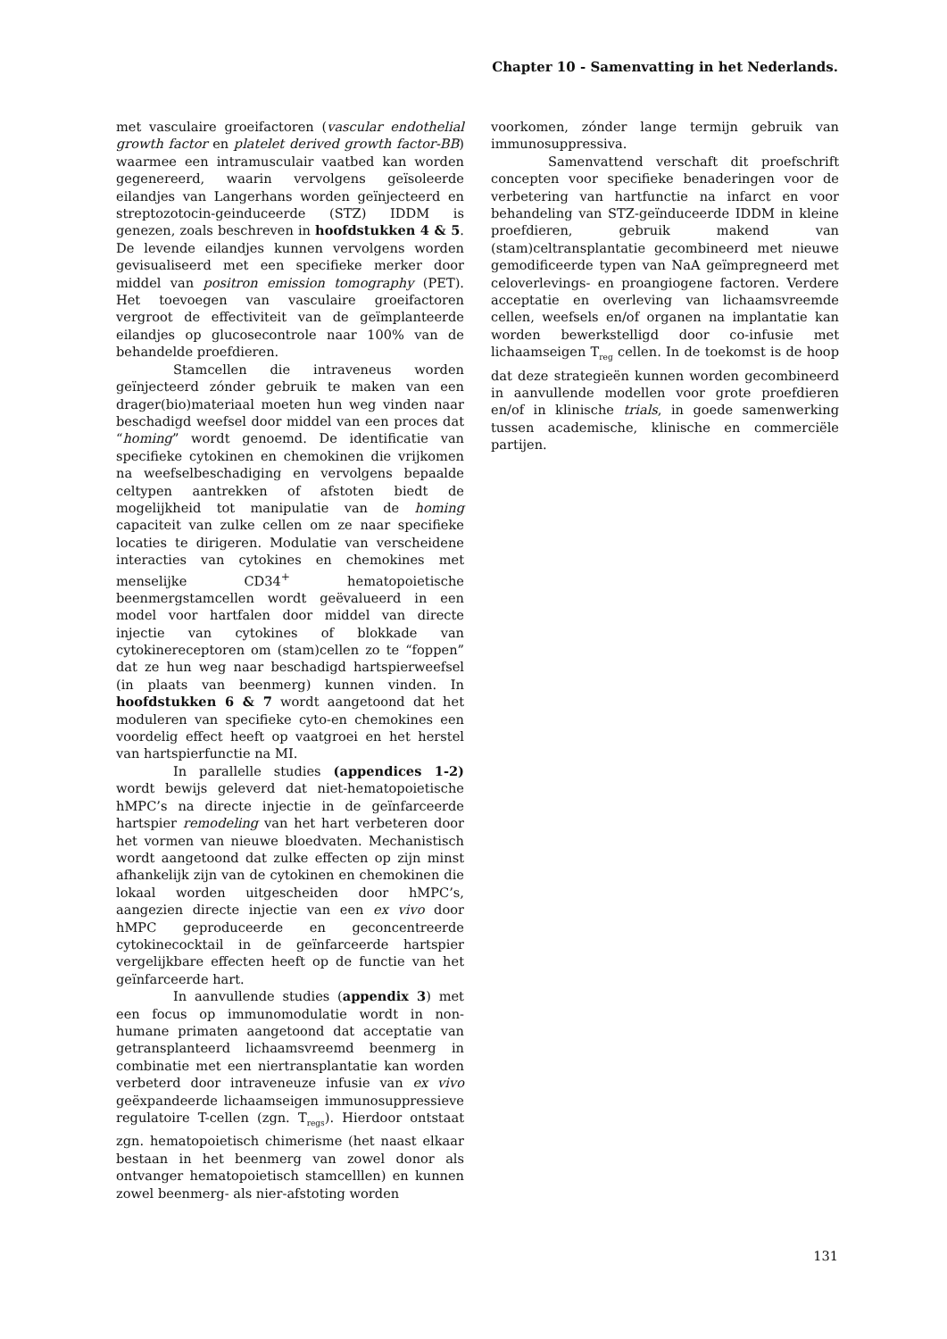Chapter 10 - Samenvatting in het Nederlands.
met vasculaire groeifactoren (vascular endothelial growth factor en platelet derived growth factor-BB) waarmee een intramusculair vaatbed kan worden gegenereerd, waarin vervolgens geïsoleerde eilandjes van Langerhans worden geïnjecteerd en streptozotocin-geinduceerde (STZ) IDDM is genezen, zoals beschreven in hoofdstukken 4 & 5. De levende eilandjes kunnen vervolgens worden gevisualiseerd met een specifieke merker door middel van positron emission tomography (PET). Het toevoegen van vasculaire groeifactoren vergroot de effectiviteit van de geïmplanteerde eilandjes op glucosecontrole naar 100% van de behandelde proefdieren.
Stamcellen die intraveneus worden geïnjecteerd zónder gebruik te maken van een drager(bio)materiaal moeten hun weg vinden naar beschadigd weefsel door middel van een proces dat “homing” wordt genoemd. De identificatie van specifieke cytokinen en chemokinen die vrijkomen na weefselbeschadiging en vervolgens bepaalde celtypen aantrekken of afstoten biedt de mogelijkheid tot manipulatie van de homing capaciteit van zulke cellen om ze naar specifieke locaties te dirigeren. Modulatie van verscheidene interacties van cytokines en chemokines met menselijke CD34<sup>+</sup> hematopoietische beenmergstamcellen wordt geëvalueerd in een model voor hartfalen door middel van directe injectie van cytokines of blokkade van cytokinereceptoren om (stam)cellen zo te “foppen” dat ze hun weg naar beschadigd hartspierweefsel (in plaats van beenmerg) kunnen vinden. In hoofdstukken 6 & 7 wordt aangetoond dat het moduleren van specifieke cyto-en chemokines een voordelig effect heeft op vaatgroei en het herstel van hartspierfunctie na MI.
In parallelle studies (appendices 1-2) wordt bewijs geleverd dat niet-hematopoietische hMPC’s na directe injectie in de geïnfarceerde hartspier remodeling van het hart verbeteren door het vormen van nieuwe bloedvaten. Mechanistisch wordt aangetoond dat zulke effecten op zijn minst afhankelijk zijn van de cytokinen en chemokinen die lokaal worden uitgescheiden door hMPC’s, aangezien directe injectie van een ex vivo door hMPC geproduceerde en geconcentreerde cytokinecocktail in de geïnfarceerde hartspier vergelijkbare effecten heeft op de functie van het geïnfarceerde hart.
In aanvullende studies (appendix 3) met een focus op immunomodulatie wordt in non-humane primaten aangetoond dat acceptatie van getransplanteerd lichaamsvreemd beenmerg in combinatie met een niertransplantatie kan worden verbeterd door intraveneuze infusie van ex vivo geëxpandeerde lichaamseigen immunosuppressieve regulatoire T-cellen (zgn. T<sub>regs</sub>). Hierdoor ontstaat zgn. hematopoietisch chimerisme (het naast elkaar bestaan in het beenmerg van zowel donor als ontvanger hematopoietisch stamcelllen) en kunnen zowel beenmerg- als nier-afstoting worden
voorkomen, zónder lange termijn gebruik van immunosuppressiva.
Samenvattend verschaft dit proefschrift concepten voor specifieke benaderingen voor de verbetering van hartfunctie na infarct en voor behandeling van STZ-geïnduceerde IDDM in kleine proefdieren, gebruik makend van (stam)celtransplantatie gecombineerd met nieuwe gemodificeerde typen van NaA geïmpregneerd met celoverlevings- en proangiogene factoren. Verdere acceptatie en overleving van lichaamsvreemde cellen, weefsels en/of organen na implantatie kan worden bewerkstelligd door co-infusie met lichaamseigen T<sub>reg</sub> cellen. In de toekomst is de hoop dat deze strategieën kunnen worden gecombineerd in aanvullende modellen voor grote proefdieren en/of in klinische trials, in goede samenwerking tussen academische, klinische en commerciële partijen.
131